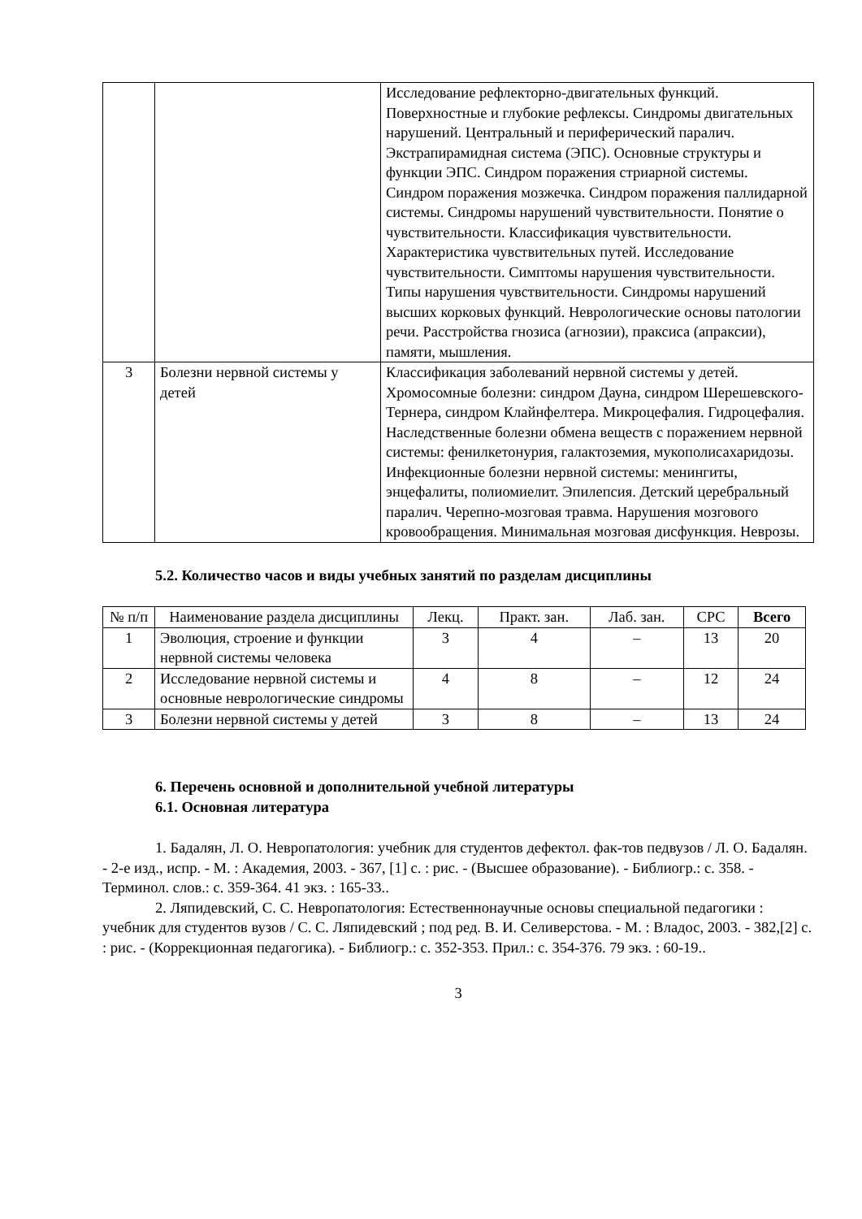| | | Исследование рефлекторно-двигательных функций. Поверхностные и глубокие рефлексы. Синдромы двигательных нарушений. Центральный и периферический паралич. Экстрапирамидная система (ЭПС). Основные структуры и функции ЭПС. Синдром поражения стриарной системы. Синдром поражения мозжечка. Синдром поражения паллидарной системы. Синдромы нарушений чувствительности. Понятие о чувствительности. Классификация чувствительности. Характеристика чувствительных путей. Исследование чувствительности. Симптомы нарушения чувствительности. Типы нарушения чувствительности. Синдромы нарушений высших корковых функций. Неврологические основы патологии речи. Расстройства гнозиса (агнозии), праксиса (апраксии), памяти, мышления. |
| 3 | Болезни нервной системы у детей | Классификация заболеваний нервной системы у детей. Хромосомные болезни: синдром Дауна, синдром Шерешевского-Тернера, синдром Клайнфелтера. Микроцефалия. Гидроцефалия. Наследственные болезни обмена веществ с поражением нервной системы: фенилкетонурия, галактоземия, мукополисахаридозы. Инфекционные болезни нервной системы: менингиты, энцефалиты, полиомиелит. Эпилепсия. Детский церебральный паралич. Черепно-мозговая травма. Нарушения мозгового кровообращения. Минимальная мозговая дисфункция. Неврозы. |
5.2. Количество часов и виды учебных занятий по разделам дисциплины
| № п/п | Наименование раздела дисциплины | Лекц. | Практ. зан. | Лаб. зан. | СРС | Всего |
| --- | --- | --- | --- | --- | --- | --- |
| 1 | Эволюция, строение и функции нервной системы человека | 3 | 4 | – | 13 | 20 |
| 2 | Исследование нервной системы и основные неврологические синдромы | 4 | 8 | – | 12 | 24 |
| 3 | Болезни нервной системы у детей | 3 | 8 | – | 13 | 24 |
6. Перечень основной и дополнительной учебной литературы
6.1. Основная литература
1. Бадалян, Л. О. Невропатология: учебник для студентов дефектол. фак-тов педвузов / Л. О. Бадалян. - 2-е изд., испр. - М. : Академия, 2003. - 367, [1] с. : рис. - (Высшее образование). - Библиогр.: с. 358. - Терминол. слов.: с. 359-364. 41 экз. : 165-33..
2. Ляпидевский, С. С. Невропатология: Естественнонаучные основы специальной педагогики : учебник для студентов вузов / С. С. Ляпидевский ; под ред. В. И. Селиверстова. - М. : Владос, 2003. - 382,[2] с. : рис. - (Коррекционная педагогика). - Библиогр.: с. 352-353. Прил.: с. 354-376. 79 экз. : 60-19..
3